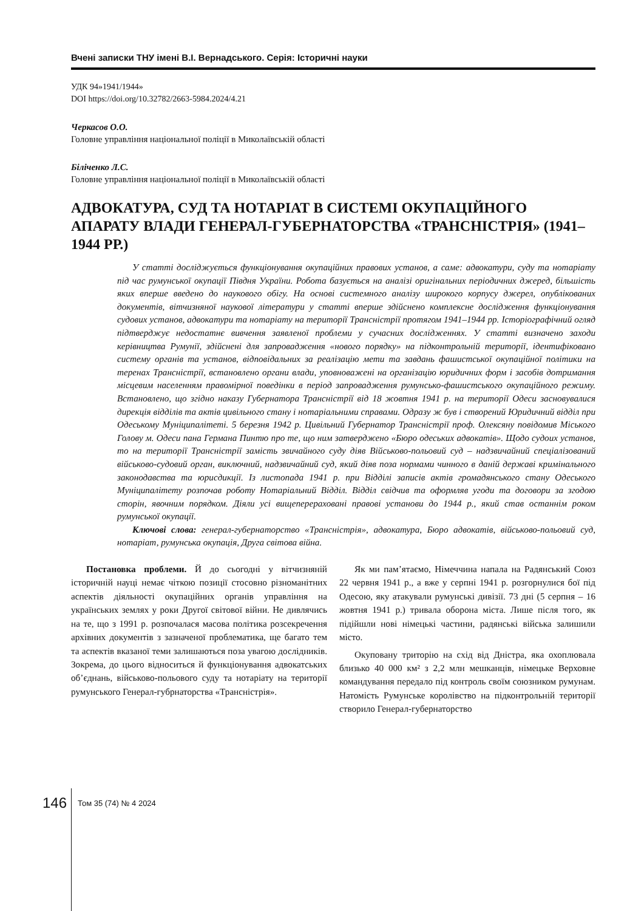Вчені записки ТНУ імені В.І. Вернадського. Серія: Історичні науки
УДК 94»1941/1944»
DOI https://doi.org/10.32782/2663-5984.2024/4.21
Черкасов О.О.
Головне управління національної поліції в Миколаївській області
Біліченко Л.С.
Головне управління національної поліції в Миколаївській області
АДВОКАТУРА, СУД ТА НОТАРІАТ В СИСТЕМІ ОКУПАЦІЙНОГО АПАРАТУ ВЛАДИ ГЕНЕРАЛ-ГУБЕРНАТОРСТВА «ТРАНСНІСТРІЯ» (1941–1944 РР.)
У статті досліджується функціонування окупаційних правових установ, а саме: адвокатури, суду та нотаріату під час румунської окупації Півдня України. Робота базується на аналізі оригінальних періодичних джеред, більшість яких вперше введено до наукового обігу. На основі системного аналізу широкого корпусу джерел, опублікованих документів, вітчизняної наукової літератури у статті вперше здійснено комплексне дослідження функціонування судових установ, адвокатури та нотаріату на території Трансністрії протягом 1941–1944 рр. Історіографічний огляд підтверджує недостатнє вивчення заявленої проблеми у сучасних дослідженнях. У статті визначено заходи керівництва Румунії, здійснені для запровадження «нового порядку» на підконтрольній території, ідентифіковано систему органів та установ, відповідальних за реалізацію мети та завдань фашистської окупаційної політики на теренах Трансністрії, встановлено органи влади, уповноважені на організацію юридичних форм і засобів дотримання місцевим населенням правомірної поведінки в період запровадження румунсько-фашистського окупаційного режиму. Встановлено, що згідно наказу Губернатора Трансністрії від 18 жовтня 1941 р. на території Одеси засновувалися дирекція відділів та актів цивільного стану і нотаріальними справами. Одразу ж був і створений Юридичний відділ при Одеському Муніципалітеті. 5 березня 1942 р. Цивільний Губернатор Трансністрії проф. Олексяну повідомив Міського Голову м. Одеси пана Германа Пинтю про те, що ним затверджено «Бюро одеських адвокатів». Щодо судоих установ, то на території Трансністрії замість звичайного суду діяв Військово-польовий суд – надзвичайний спеціалізований військово-судовий орган, виключний, надзвичайний суд, який діяв поза нормами чинного в даній державі кримінального законодавства та юрисдикції. Із листопада 1941 р. при Відділі записів актів громадянського стану Одеського Муніципалітету розпочав роботу Нотаріальний Відділ. Відділ свідчив та оформляв угоди та договори за згодою сторін, явочним порядком. Діяли усі вищеперераховані правові установи до 1944 р., який став останнім роком румунської окупації.
Ключові слова: генерал-губернаторство «Трансністрія», адвокатура, Бюро адвокатів, військово-польовий суд, нотаріат, румунська окупація, Друга світова війна.
Постановка проблеми. Й до сьогодні у вітчизняній історичній науці немає чіткою позиції стосовно різноманітних аспектів діяльності окупаційних органів управління на українських землях у роки Другої світової війни. Не дивлячись на те, що з 1991 р. розпочалася масова політика розсекречення архівних документів з зазначеної проблематика, ще багато тем та аспектів вказаної теми залишаються поза увагою дослідників. Зокрема, до цього відноситься й функціонування адвокатських об’єднань, військово-польового суду та нотаріату на території румунського Генерал-губрнаторства «Трансністрія».
Як ми пам’ятаємо, Німеччина напала на Радянський Союз 22 червня 1941 р., а вже у серпні 1941 р. розгорнулися бої під Одесою, яку атакували румунські дивізії. 73 дні (5 серпня – 16 жовтня 1941 р.) тривала оборона міста. Лише після того, як підійшли нові німецькі частини, радянські війська залишили місто.
Окуповану триторію на схід від Дністра, яка охоплювала близько 40 000 км² з 2,2 млн мешканців, німецьке Верховне командування передало під контроль своїм союзником румунам. Натомість Румунське королівство на підконтрольній території створило Генерал-губернаторство
146 Том 35 (74) № 4 2024